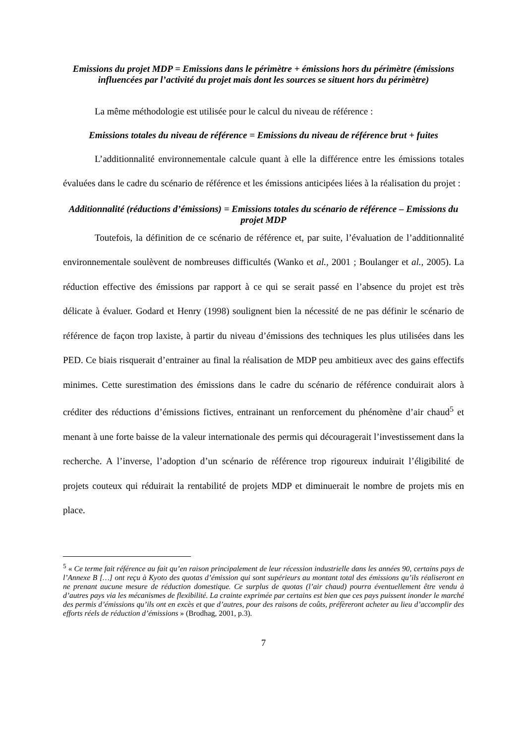Emissions du projet MDP = Emissions dans le périmètre + émissions hors du périmètre (émissions influencées par l’activité du projet mais dont les sources se situent hors du périmètre)
La même méthodologie est utilisée pour le calcul du niveau de référence :
Emissions totales du niveau de référence = Emissions du niveau de référence brut + fuites
L’additionnalité environnementale calcule quant à elle la différence entre les émissions totales évaluées dans le cadre du scénario de référence et les émissions anticipées liées à la réalisation du projet :
Additionnalité (réductions d’émissions) = Emissions totales du scénario de référence – Emissions du projet MDP
Toutefois, la définition de ce scénario de référence et, par suite, l’évaluation de l’additionnalité environnementale soulèvent de nombreuses difficultés (Wanko et al., 2001 ; Boulanger et al., 2005). La réduction effective des émissions par rapport à ce qui se serait passé en l’absence du projet est très délicate à évaluer. Godard et Henry (1998) soulignent bien la nécessité de ne pas définir le scénario de référence de façon trop laxiste, à partir du niveau d’émissions des techniques les plus utilisées dans les PED. Ce biais risquerait d’entrainer au final la réalisation de MDP peu ambitieux avec des gains effectifs minimes. Cette surestimation des émissions dans le cadre du scénario de référence conduirait alors à créditer des réductions d’émissions fictives, entrainant un renforcement du phénomène d’air chaud<sup>5</sup> et menant à une forte baisse de la valeur internationale des permis qui découragerait l’investissement dans la recherche. A l’inverse, l’adoption d’un scénario de référence trop rigoureux induirait l’éligibilité de projets couteux qui réduirait la rentabilité de projets MDP et diminuerait le nombre de projets mis en place.
<sup>5</sup> « Ce terme fait référence au fait qu’en raison principalement de leur récession industrielle dans les années 90, certains pays de l’Annexe B […] ont reçu à Kyoto des quotas d’émission qui sont supérieurs au montant total des émissions qu’ils réaliseront en ne prenant aucune mesure de réduction domestique. Ce surplus de quotas (l’air chaud) pourra éventuellement être vendu à d’autres pays via les mécanismes de flexibilité. La crainte exprimée par certains est bien que ces pays puissent inonder le marché des permis d’émissions qu’ils ont en excès et que d’autres, pour des raisons de coûts, préfèreront acheter au lieu d’accomplir des efforts réels de réduction d’émissions » (Brodhag, 2001, p.3).
7